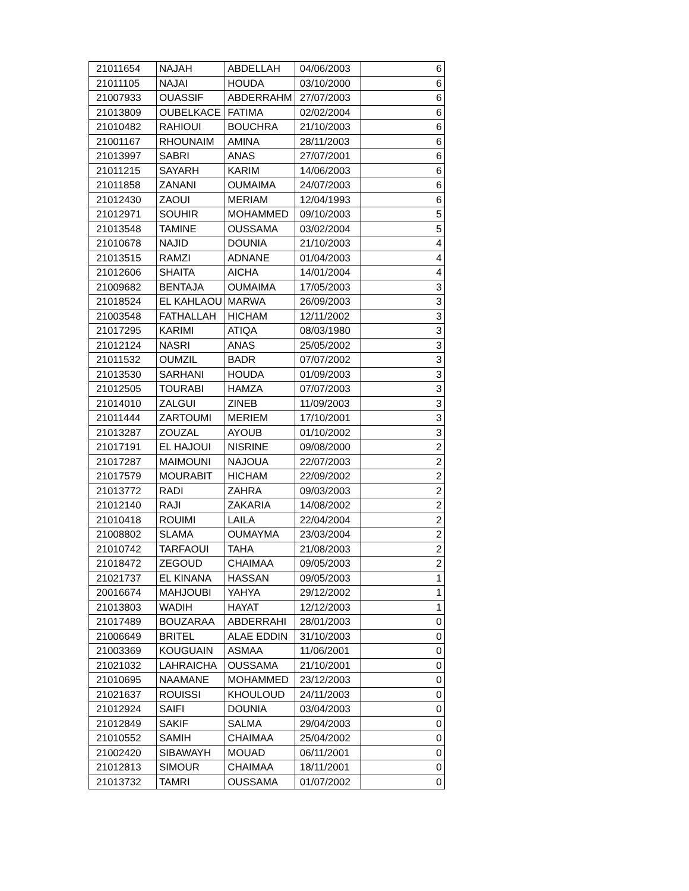| 21011654 | NAJAH | ABDELLAH | 04/06/2003 | 6 |
| 21011105 | NAJAI | HOUDA | 03/10/2000 | 6 |
| 21007933 | OUASSIF | ABDERRAHM | 27/07/2003 | 6 |
| 21013809 | OUBELKACE | FATIMA | 02/02/2004 | 6 |
| 21010482 | RAHIOUI | BOUCHRA | 21/10/2003 | 6 |
| 21001167 | RHOUNAIM | AMINA | 28/11/2003 | 6 |
| 21013997 | SABRI | ANAS | 27/07/2001 | 6 |
| 21011215 | SAYARH | KARIM | 14/06/2003 | 6 |
| 21011858 | ZANANI | OUMAIMA | 24/07/2003 | 6 |
| 21012430 | ZAOUI | MERIAM | 12/04/1993 | 6 |
| 21012971 | SOUHIR | MOHAMMED | 09/10/2003 | 5 |
| 21013548 | TAMINE | OUSSAMA | 03/02/2004 | 5 |
| 21010678 | NAJID | DOUNIA | 21/10/2003 | 4 |
| 21013515 | RAMZI | ADNANE | 01/04/2003 | 4 |
| 21012606 | SHAITA | AICHA | 14/01/2004 | 4 |
| 21009682 | BENTAJA | OUMAIMA | 17/05/2003 | 3 |
| 21018524 | EL KAHLAOU | MARWA | 26/09/2003 | 3 |
| 21003548 | FATHALLAH | HICHAM | 12/11/2002 | 3 |
| 21017295 | KARIMI | ATIQA | 08/03/1980 | 3 |
| 21012124 | NASRI | ANAS | 25/05/2002 | 3 |
| 21011532 | OUMZIL | BADR | 07/07/2002 | 3 |
| 21013530 | SARHANI | HOUDA | 01/09/2003 | 3 |
| 21012505 | TOURABI | HAMZA | 07/07/2003 | 3 |
| 21014010 | ZALGUI | ZINEB | 11/09/2003 | 3 |
| 21011444 | ZARTOUMI | MERIEM | 17/10/2001 | 3 |
| 21013287 | ZOUZAL | AYOUB | 01/10/2002 | 3 |
| 21017191 | EL HAJOUI | NISRINE | 09/08/2000 | 2 |
| 21017287 | MAIMOUNI | NAJOUA | 22/07/2003 | 2 |
| 21017579 | MOURABIT | HICHAM | 22/09/2002 | 2 |
| 21013772 | RADI | ZAHRA | 09/03/2003 | 2 |
| 21012140 | RAJI | ZAKARIA | 14/08/2002 | 2 |
| 21010418 | ROUIMI | LAILA | 22/04/2004 | 2 |
| 21008802 | SLAMA | OUMAYMA | 23/03/2004 | 2 |
| 21010742 | TARFAOUI | TAHA | 21/08/2003 | 2 |
| 21018472 | ZEGOUD | CHAIMAA | 09/05/2003 | 2 |
| 21021737 | EL KINANA | HASSAN | 09/05/2003 | 1 |
| 20016674 | MAHJOUBI | YAHYA | 29/12/2002 | 1 |
| 21013803 | WADIH | HAYAT | 12/12/2003 | 1 |
| 21017489 | BOUZARAA | ABDERRAHI | 28/01/2003 | 0 |
| 21006649 | BRITEL | ALAE EDDIN | 31/10/2003 | 0 |
| 21003369 | KOUGUAIN | ASMAA | 11/06/2001 | 0 |
| 21021032 | LAHRAICHA | OUSSAMA | 21/10/2001 | 0 |
| 21010695 | NAAMANE | MOHAMMED | 23/12/2003 | 0 |
| 21021637 | ROUISSI | KHOULOUD | 24/11/2003 | 0 |
| 21012924 | SAIFI | DOUNIA | 03/04/2003 | 0 |
| 21012849 | SAKIF | SALMA | 29/04/2003 | 0 |
| 21010552 | SAMIH | CHAIMAA | 25/04/2002 | 0 |
| 21002420 | SIBAWAYH | MOUAD | 06/11/2001 | 0 |
| 21012813 | SIMOUR | CHAIMAA | 18/11/2001 | 0 |
| 21013732 | TAMRI | OUSSAMA | 01/07/2002 | 0 |